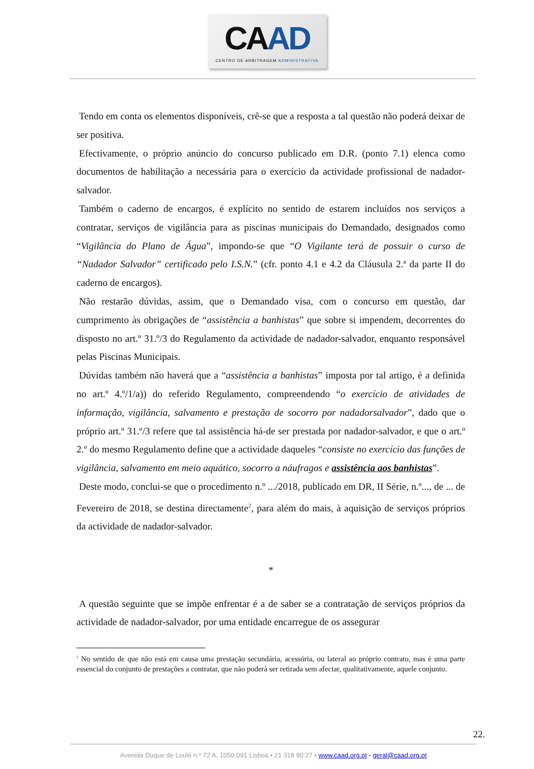CA AD
CENTRO DE ARBITRAGEM ADMINISTRATIVA
Tendo em conta os elementos disponíveis, crê-se que a resposta a tal questão não poderá deixar de ser positiva.
Efectivamente, o próprio anúncio do concurso publicado em D.R. (ponto 7.1) elenca como documentos de habilitação a necessária para o exercício da actividade profissional de nadador-salvador.
Também o caderno de encargos, é explícito no sentido de estarem incluídos nos serviços a contratar, serviços de vigilância para as piscinas municipais do Demandado, designados como “Vigilância do Plano de Água”, impondo-se que “O Vigilante terá de possuir o curso de “Nadador Salvador” certificado pelo I.S.N.” (cfr. ponto 4.1 e 4.2 da Cláusula 2.ª da parte II do caderno de encargos).
Não restarão dúvidas, assim, que o Demandado visa, com o concurso em questão, dar cumprimento às obrigações de “assistência a banhistas” que sobre si impendem, decorrentes do disposto no art.º 31.º/3 do Regulamento da actividade de nadador-salvador, enquanto responsável pelas Piscinas Municipais.
Dúvidas também não haverá que a “assistência a banhistas” imposta por tal artigo, é a definida no art.º 4.º/1/a)) do referido Regulamento, compreendendo “o exercício de atividades de informação, vigilância, salvamento e prestação de socorro por nadadorsalvador”, dado que o próprio art.º 31.º/3 refere que tal assistência há-de ser prestada por nadador-salvador, e que o art.º 2.º do mesmo Regulamento define que a actividade daqueles “consiste no exercício das funções de vigilância, salvamento em meio aquático, socorro a náufragos e assistência aos banhistas”.
Deste modo, conclui-se que o procedimento n.º .../2018, publicado em DR, II Série, n.º..., de ... de Fevereiro de 2018, se destina directamente<sup>2</sup>, para além do mais, à aquisição de serviços próprios da actividade de nadador-salvador.
*
A questão seguinte que se impõe enfrentar é a de saber se a contratação de serviços próprios da actividade de nadador-salvador, por uma entidade encarregue de os assegurar
<sup>2</sup> No sentido de que não está em causa uma prestação secundária, acessória, ou lateral ao próprio contrato, mas é uma parte essencial do conjunto de prestações a contratar, que não poderá ser retirada sem afectar, qualitativamente, aquele conjunto.
22.
Avenida Duque de Loulé n.º 72 A, 1050-091 Lisboa • 21 318 90 27 • www.caad.org.pt • geral@caad.org.pt